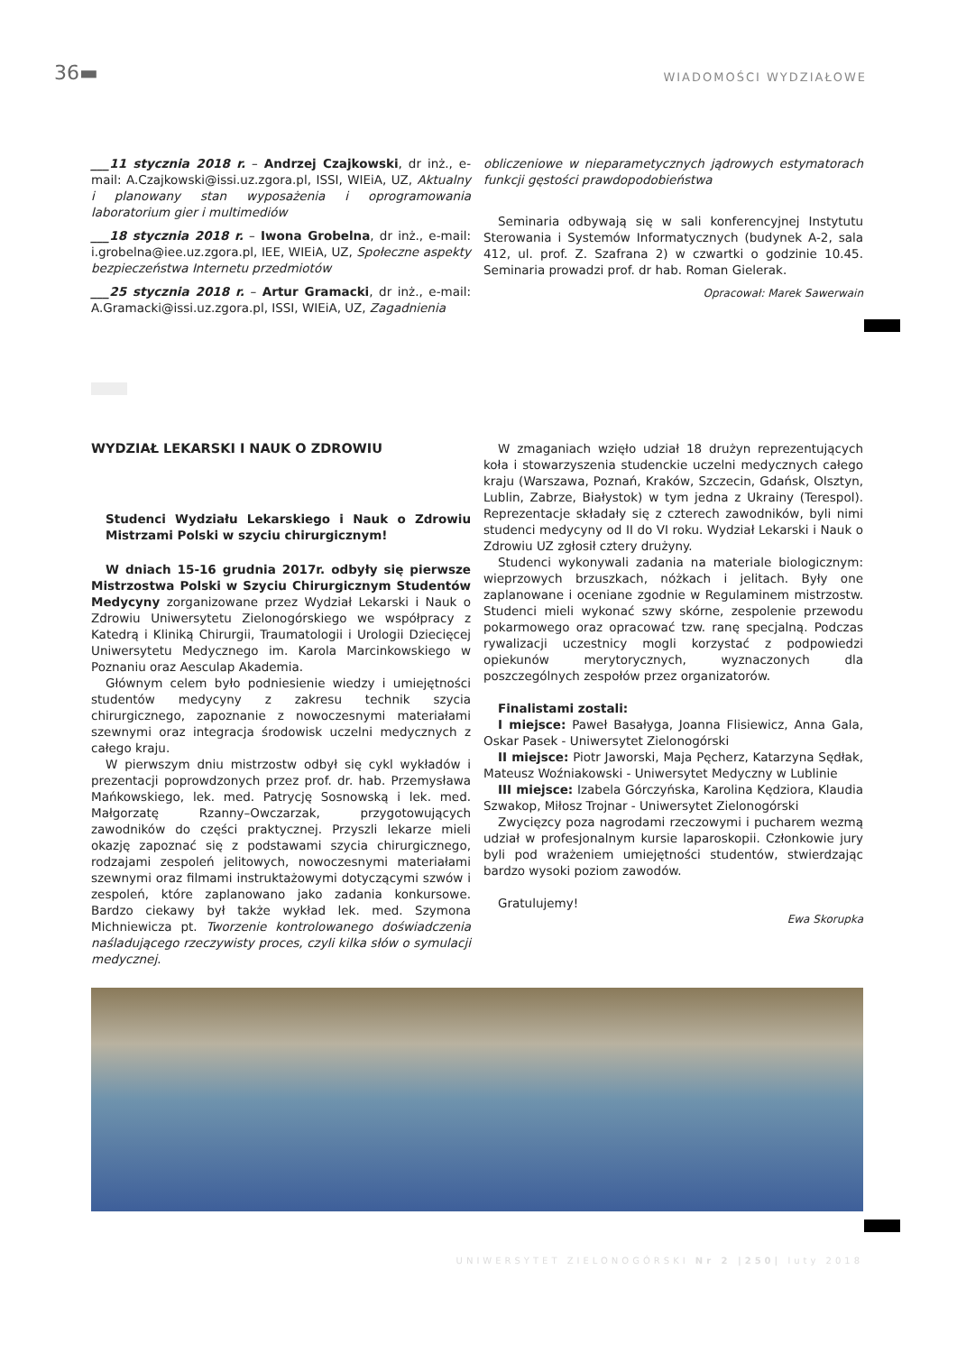36▬ WIADOMOŚCI WYDZIAŁOWE
___11 stycznia 2018 r. – Andrzej Czajkowski, dr inż., e-mail: A.Czajkowski@issi.uz.zgora.pl, ISSI, WIEiA, UZ, Aktualny i planowany stan wyposażenia i oprogramowania laboratorium gier i multimediów
___18 stycznia 2018 r. – Iwona Grobelna, dr inż., e-mail: i.grobelna@iee.uz.zgora.pl, IEE, WIEiA, UZ, Społeczne aspekty bezpieczeństwa Internetu przedmiotów
___25 stycznia 2018 r. – Artur Gramacki, dr inż., e-mail: A.Gramacki@issi.uz.zgora.pl, ISSI, WIEiA, UZ, Zagadnienia
obliczeniowe w nieparametycznych jądrowych estymatorach funkcji gęstości prawdopodobieństwa
Seminaria odbywają się w sali konferencyjnej Instytutu Sterowania i Systemów Informatycznych (budynek A-2, sala 412, ul. prof. Z. Szafrana 2) w czwartki o godzinie 10.45. Seminaria prowadzi prof. dr hab. Roman Gielerak.
Opracował: Marek Sawerwain
WYDZIAŁ LEKARSKI I NAUK O ZDROWIU
Studenci Wydziału Lekarskiego i Nauk o Zdrowiu Mistrzami Polski w szyciu chirurgicznym!
W dniach 15-16 grudnia 2017r. odbyły się pierwsze Mistrzostwa Polski w Szyciu Chirurgicznym Studentów Medycyny zorganizowane przez Wydział Lekarski i Nauk o Zdrowiu Uniwersytetu Zielonogórskiego we współpracy z Katedrą i Kliniką Chirurgii, Traumatologii i Urologii Dziecięcej Uniwersytetu Medycznego im. Karola Marcinkowskiego w Poznaniu oraz Aesculap Akademia.
Głównym celem było podniesienie wiedzy i umiejętności studentów medycyny z zakresu technik szycia chirurgicznego, zapoznanie z nowoczesnymi materiałami szewnymi oraz integracja środowisk uczelni medycznych z całego kraju.
W pierwszym dniu mistrzostw odbył się cykl wykładów i prezentacji poprowdzonych przez prof. dr. hab. Przemysława Mańkowskiego, lek. med. Patrycję Sosnowską i lek. med. Małgorzatę Rzanny–Owczarzak, przygotowujących zawodników do części praktycznej. Przyszli lekarze mieli okazję zapoznać się z podstawami szycia chirurgicznego, rodzajami zespoleń jelitowych, nowoczesnymi materiałami szewnymi oraz filmami instruktażowymi dotyczącymi szwów i zespoleń, które zaplanowano jako zadania konkursowe. Bardzo ciekawy był także wykład lek. med. Szymona Michniewicza pt. Tworzenie kontrolowanego doświadczenia naśladującego rzeczywisty proces, czyli kilka słów o symulacji medycznej.
W zmaganiach wzięło udział 18 drużyn reprezentujących koła i stowarzyszenia studenckie uczelni medycznych całego kraju (Warszawa, Poznań, Kraków, Szczecin, Gdańsk, Olsztyn, Lublin, Zabrze, Białystok) w tym jedna z Ukrainy (Terespol). Reprezentacje składały się z czterech zawodników, byli nimi studenci medycyny od II do VI roku. Wydział Lekarski i Nauk o Zdrowiu UZ zgłosił cztery drużyny.
Studenci wykonywali zadania na materiale biologicznym: wieprzowych brzuszkach, nóżkach i jelitach. Były one zaplanowane i oceniane zgodnie w Regulaminem mistrzostw. Studenci mieli wykonać szwy skórne, zespolenie przewodu pokarmowego oraz opracować tzw. ranę specjalną. Podczas rywalizacji uczestnicy mogli korzystać z podpowiedzi opiekunów merytorycznych, wyznaczonych dla poszczególnych zespołów przez organizatorów.
Finalistami zostali:
I miejsce: Paweł Basałyga, Joanna Flisiewicz, Anna Gala, Oskar Pasek - Uniwersytet Zielonogórski
II miejsce: Piotr Jaworski, Maja Pęcherz, Katarzyna Sędłak, Mateusz Woźniakowski - Uniwersytet Medyczny w Lublinie
III miejsce: Izabela Górczyńska, Karolina Kędziora, Klaudia Szwakop, Miłosz Trojnar - Uniwersytet Zielonogórski
Zwycięzcy poza nagrodami rzeczowymi i pucharem wezmą udział w profesjonalnym kursie laparoskopii. Członkowie jury byli pod wrażeniem umiejętności studentów, stwierdzając bardzo wysoki poziom zawodów.
Gratulujemy!
Ewa Skorupka
UNIWERSYTET ZIELONOGÓRSKI Nr 2 |250| luty 2018